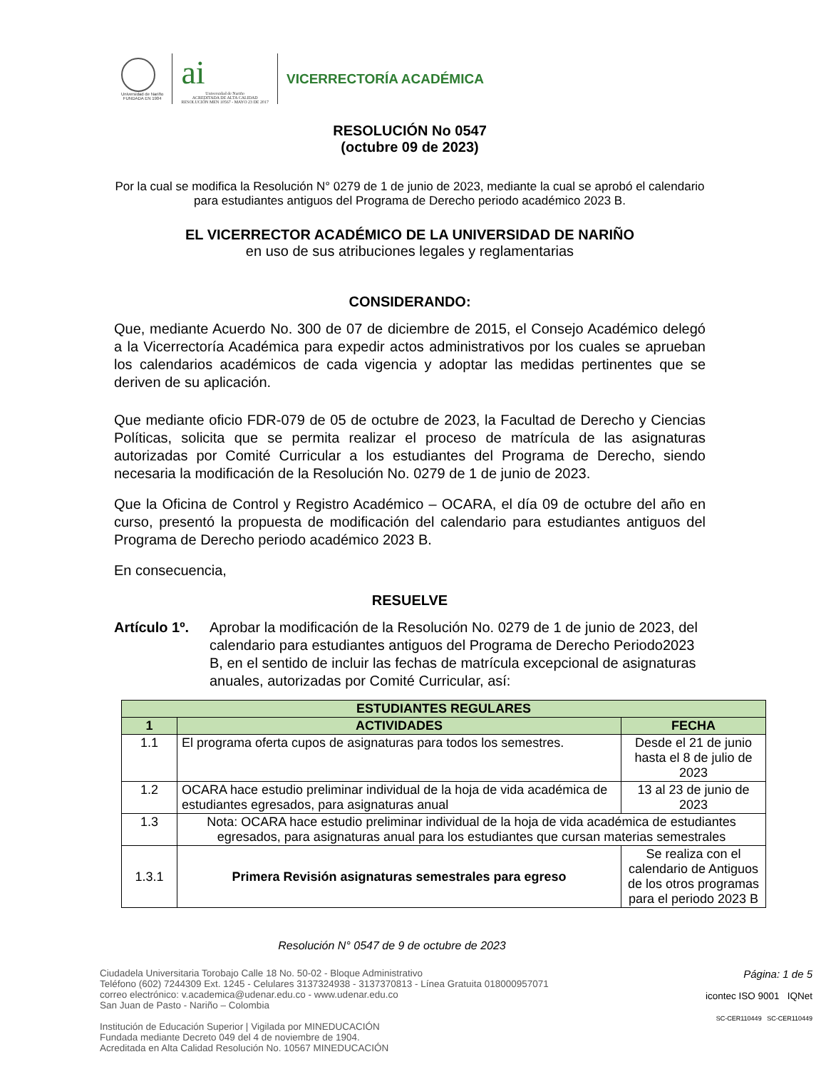Universidad de Nariño
FUNDADA EN 1904
ai
Universidad de Nariño
ACREDITADA DE ALTA CALIDAD
RESOLUCIÓN MEN 10567 - MAYO 23 DE 2017
VICERRECTORÍA ACADÉMICA
RESOLUCIÓN No 0547
(octubre 09 de 2023)
Por la cual se modifica la Resolución N° 0279 de 1 de junio de 2023, mediante la cual se aprobó el calendario para estudiantes antiguos del Programa de Derecho periodo académico 2023 B.
EL VICERRECTOR ACADÉMICO DE LA UNIVERSIDAD DE NARIÑO
en uso de sus atribuciones legales y reglamentarias
CONSIDERANDO:
Que, mediante Acuerdo No. 300 de 07 de diciembre de 2015, el Consejo Académico delegó a la Vicerrectoría Académica para expedir actos administrativos por los cuales se aprueban los calendarios académicos de cada vigencia y adoptar las medidas pertinentes que se deriven de su aplicación.
Que mediante oficio FDR-079 de 05 de octubre de 2023, la Facultad de Derecho y Ciencias Políticas, solicita que se permita realizar el proceso de matrícula de las asignaturas autorizadas por Comité Curricular a los estudiantes del Programa de Derecho, siendo necesaria la modificación de la Resolución No. 0279 de 1 de junio de 2023.
Que la Oficina de Control y Registro Académico – OCARA, el día 09 de octubre del año en curso, presentó la propuesta de modificación del calendario para estudiantes antiguos del Programa de Derecho periodo académico 2023 B.
En consecuencia,
RESUELVE
Artículo 1º. Aprobar la modificación de la Resolución No. 0279 de 1 de junio de 2023, del calendario para estudiantes antiguos del Programa de Derecho Periodo2023 B, en el sentido de incluir las fechas de matrícula excepcional de asignaturas anuales, autorizadas por Comité Curricular, así:
| ESTUDIANTES REGULARES | | |
| --- | --- | --- |
| 1 | ACTIVIDADES | FECHA |
| 1.1 | El programa oferta cupos de asignaturas para todos los semestres. | Desde el 21 de junio hasta el 8 de julio de 2023 |
| 1.2 | OCARA hace estudio preliminar individual de la hoja de vida académica de estudiantes egresados, para asignaturas anual | 13 al 23 de junio de 2023 |
| 1.3 | Nota: OCARA hace estudio preliminar individual de la hoja de vida académica de estudiantes egresados, para asignaturas anual para los estudiantes que cursan materias semestrales | |
| 1.3.1 | Primera Revisión asignaturas semestrales para egreso | Se realiza con el calendario de Antiguos de los otros programas para el periodo 2023 B |
Resolución N° 0547 de 9 de octubre de 2023
Ciudadela Universitaria Torobajo Calle 18 No. 50-02 - Bloque Administrativo
Teléfono (602) 7244309 Ext. 1245 - Celulares 3137324938 - 3137370813 - Línea Gratuita 018000957071
correo electrónico: v.academica@udenar.edu.co - www.udenar.edu.co
San Juan de Pasto - Nariño – Colombia
Institución de Educación Superior | Vigilada por MINEDUCACIÓN
Fundada mediante Decreto 049 del 4 de noviembre de 1904.
Acreditada en Alta Calidad Resolución No. 10567 MINEDUCACIÓN
Página: 1 de 5
icontec ISO 9001 IQNet
SC-CER110449 SC-CER110449